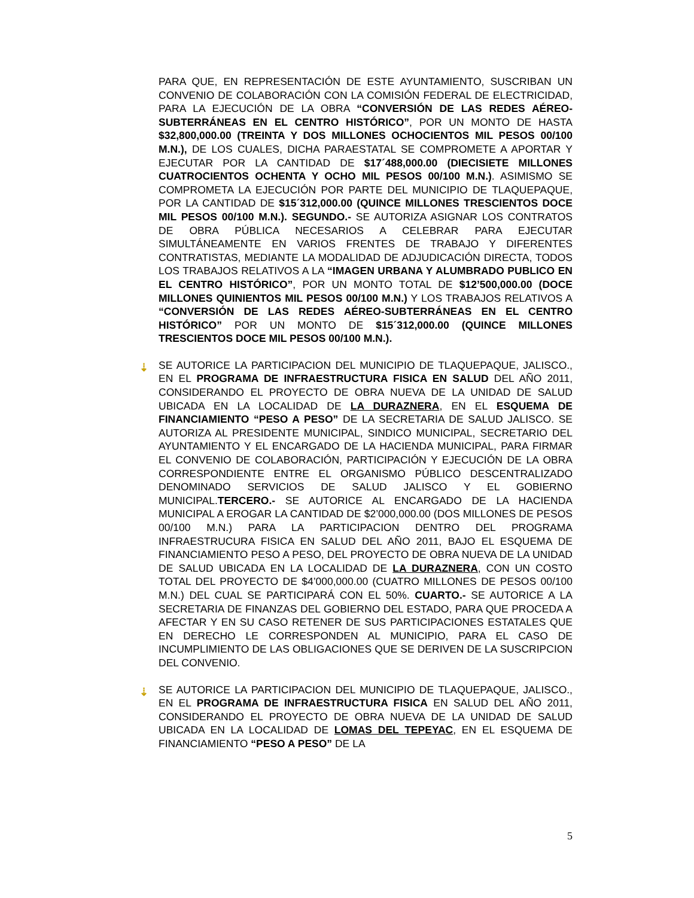PARA QUE, EN REPRESENTACIÓN DE ESTE AYUNTAMIENTO, SUSCRIBAN UN CONVENIO DE COLABORACIÓN CON LA COMISIÓN FEDERAL DE ELECTRICIDAD, PARA LA EJECUCIÓN DE LA OBRA “CONVERSIÓN DE LAS REDES AÉREO-SUBTERRÁNEAS EN EL CENTRO HISTÓRICO”, POR UN MONTO DE HASTA $32,800,000.00 (TREINTA Y DOS MILLONES OCHOCIENTOS MIL PESOS 00/100 M.N.), DE LOS CUALES, DICHA PARAESTATAL SE COMPROMETE A APORTAR Y EJECUTAR POR LA CANTIDAD DE $17´488,000.00 (DIECISIETE MILLONES CUATROCIENTOS OCHENTA Y OCHO MIL PESOS 00/100 M.N.). ASIMISMO SE COMPROMETA LA EJECUCIÓN POR PARTE DEL MUNICIPIO DE TLAQUEPAQUE, POR LA CANTIDAD DE $15´312,000.00 (QUINCE MILLONES TRESCIENTOS DOCE MIL PESOS 00/100 M.N.). SEGUNDO.- SE AUTORIZA ASIGNAR LOS CONTRATOS DE OBRA PÚBLICA NECESARIOS A CELEBRAR PARA EJECUTAR SIMULTÁNEAMENTE EN VARIOS FRENTES DE TRABAJO Y DIFERENTES CONTRATISTAS, MEDIANTE LA MODALIDAD DE ADJUDICACIÓN DIRECTA, TODOS LOS TRABAJOS RELATIVOS A LA “IMAGEN URBANA Y ALUMBRADO PUBLICO EN EL CENTRO HISTÓRICO”, POR UN MONTO TOTAL DE $12’500,000.00 (DOCE MILLONES QUINIENTOS MIL PESOS 00/100 M.N.) Y LOS TRABAJOS RELATIVOS A “CONVERSIÓN DE LAS REDES AÉREO-SUBTERRÁNEAS EN EL CENTRO HISTÓRICO” POR UN MONTO DE $15´312,000.00 (QUINCE MILLONES TRESCIENTOS DOCE MIL PESOS 00/100 M.N.).
⇣ SE AUTORICE LA PARTICIPACION DEL MUNICIPIO DE TLAQUEPAQUE, JALISCO., EN EL PROGRAMA DE INFRAESTRUCTURA FISICA EN SALUD DEL AÑO 2011, CONSIDERANDO EL PROYECTO DE OBRA NUEVA DE LA UNIDAD DE SALUD UBICADA EN LA LOCALIDAD DE LA DURAZNERA, EN EL ESQUEMA DE FINANCIAMIENTO “PESO A PESO” DE LA SECRETARIA DE SALUD JALISCO. SE AUTORIZA AL PRESIDENTE MUNICIPAL, SINDICO MUNICIPAL, SECRETARIO DEL AYUNTAMIENTO Y EL ENCARGADO DE LA HACIENDA MUNICIPAL, PARA FIRMAR EL CONVENIO DE COLABORACIÓN, PARTICIPACIÓN Y EJECUCIÓN DE LA OBRA CORRESPONDIENTE ENTRE EL ORGANISMO PÚBLICO DESCENTRALIZADO DENOMINADO SERVICIOS DE SALUD JALISCO Y EL GOBIERNO MUNICIPAL.TERCERO.- SE AUTORICE AL ENCARGADO DE LA HACIENDA MUNICIPAL A EROGAR LA CANTIDAD DE $2’000,000.00 (DOS MILLONES DE PESOS 00/100 M.N.) PARA LA PARTICIPACION DENTRO DEL PROGRAMA INFRAESTRUCURA FISICA EN SALUD DEL AÑO 2011, BAJO EL ESQUEMA DE FINANCIAMIENTO PESO A PESO, DEL PROYECTO DE OBRA NUEVA DE LA UNIDAD DE SALUD UBICADA EN LA LOCALIDAD DE LA DURAZNERA, CON UN COSTO TOTAL DEL PROYECTO DE $4’000,000.00 (CUATRO MILLONES DE PESOS 00/100 M.N.) DEL CUAL SE PARTICIPARÁ CON EL 50%. CUARTO.- SE AUTORICE A LA SECRETARIA DE FINANZAS DEL GOBIERNO DEL ESTADO, PARA QUE PROCEDA A AFECTAR Y EN SU CASO RETENER DE SUS PARTICIPACIONES ESTATALES QUE EN DERECHO LE CORRESPONDEN AL MUNICIPIO, PARA EL CASO DE INCUMPLIMIENTO DE LAS OBLIGACIONES QUE SE DERIVEN DE LA SUSCRIPCION DEL CONVENIO.
⇣ SE AUTORICE LA PARTICIPACION DEL MUNICIPIO DE TLAQUEPAQUE, JALISCO., EN EL PROGRAMA DE INFRAESTRUCTURA FISICA EN SALUD DEL AÑO 2011, CONSIDERANDO EL PROYECTO DE OBRA NUEVA DE LA UNIDAD DE SALUD UBICADA EN LA LOCALIDAD DE LOMAS DEL TEPEYAC, EN EL ESQUEMA DE FINANCIAMIENTO “PESO A PESO” DE LA
5